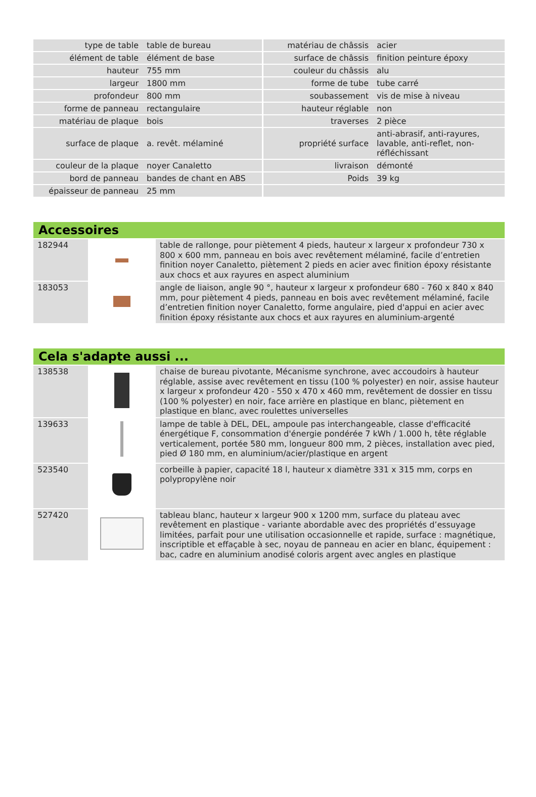| type de table | table de bureau | matériau de châssis | acier |
| élément de table | élément de base | surface de châssis | finition peinture époxy |
| hauteur | 755 mm | couleur du châssis | alu |
| largeur | 1800 mm | forme de tube | tube carré |
| profondeur | 800 mm | soubassement | vis de mise à niveau |
| forme de panneau | rectangulaire | hauteur réglable | non |
| matériau de plaque | bois | traverses | 2 pièce |
| surface de plaque | a. revêt. mélaminé | propriété surface | anti-abrasif, anti-rayures, lavable, anti-reflet, non-réfléchissant |
| couleur de la plaque | noyer Canaletto | livraison | démonté |
| bord de panneau | bandes de chant en ABS | Poids | 39 kg |
| épaisseur de panneau | 25 mm | | |
Accessoires
| 182944 | | table de rallonge, pour piètement 4 pieds, hauteur x largeur x profondeur 730 x 800 x 600 mm, panneau en bois avec revêtement mélaminé, facile d’entretien finition noyer Canaletto, piètement 2 pieds en acier avec finition époxy résistante aux chocs et aux rayures en aspect aluminium |
| 183053 | | angle de liaison, angle 90 °, hauteur x largeur x profondeur 680 - 760 x 840 x 840 mm, pour piètement 4 pieds, panneau en bois avec revêtement mélaminé, facile d’entretien finition noyer Canaletto, forme angulaire, pied d'appui en acier avec finition époxy résistante aux chocs et aux rayures en aluminium-argenté |
Cela s'adapte aussi ...
| 138538 | | chaise de bureau pivotante, Mécanisme synchrone, avec accoudoirs à hauteur réglable, assise avec revêtement en tissu (100 % polyester) en noir, assise hauteur x largeur x profondeur 420 - 550 x 470 x 460 mm, revêtement de dossier en tissu (100 % polyester) en noir, face arrière en plastique en blanc, piètement en plastique en blanc, avec roulettes universelles |
| 139633 | | lampe de table à DEL, DEL, ampoule pas interchangeable, classe d'efficacité énergétique F, consommation d'énergie pondérée 7 kWh / 1.000 h, tête réglable verticalement, portée 580 mm, longueur 800 mm, 2 pièces, installation avec pied, pied Ø 180 mm, en aluminium/acier/plastique en argent |
| 523540 | | corbeille à papier, capacité 18 l, hauteur x diamètre 331 x 315 mm, corps en polypropylène noir |
| 527420 | | tableau blanc, hauteur x largeur 900 x 1200 mm, surface du plateau avec revêtement en plastique - variante abordable avec des propriétés d’essuyage limitées, parfait pour une utilisation occasionnelle et rapide, surface : magnétique, inscriptible et effaçable à sec, noyau de panneau en acier en blanc, équipement : bac, cadre en aluminium anodisé coloris argent avec angles en plastique |